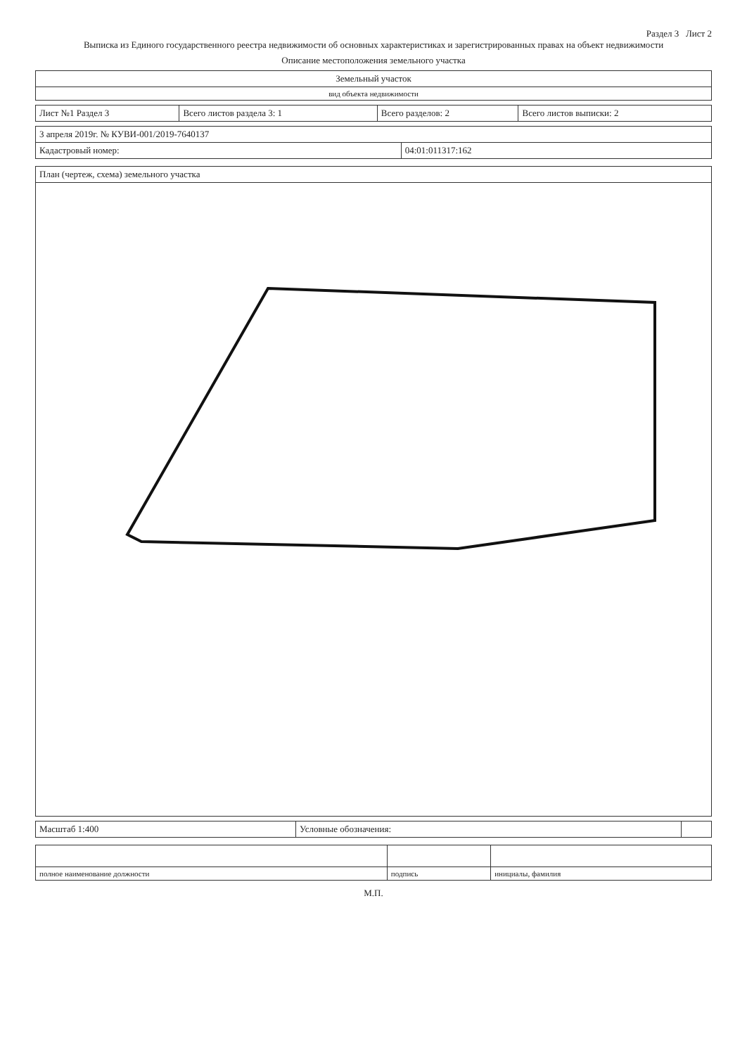Раздел 3 Лист 2
Выписка из Единого государственного реестра недвижимости об основных характеристиках и зарегистрированных правах на объект недвижимости
Описание местоположения земельного участка
| Земельный участок |
| вид объекта недвижимости |
| Лист №1 Раздел 3 | Всего листов раздела 3: 1 | Всего разделов: 2 | Всего листов выписки: 2 |
| 3 апреля 2019г. № КУВИ-001/2019-7640137 | |
| Кадастровый номер: | 04:01:011317:162 |
| План (чертеж, схема) земельного участка |
| Масштаб 1:400 | Условные обозначения: | |
| полное наименование должности | подпись | инициалы, фамилия |
М.П.